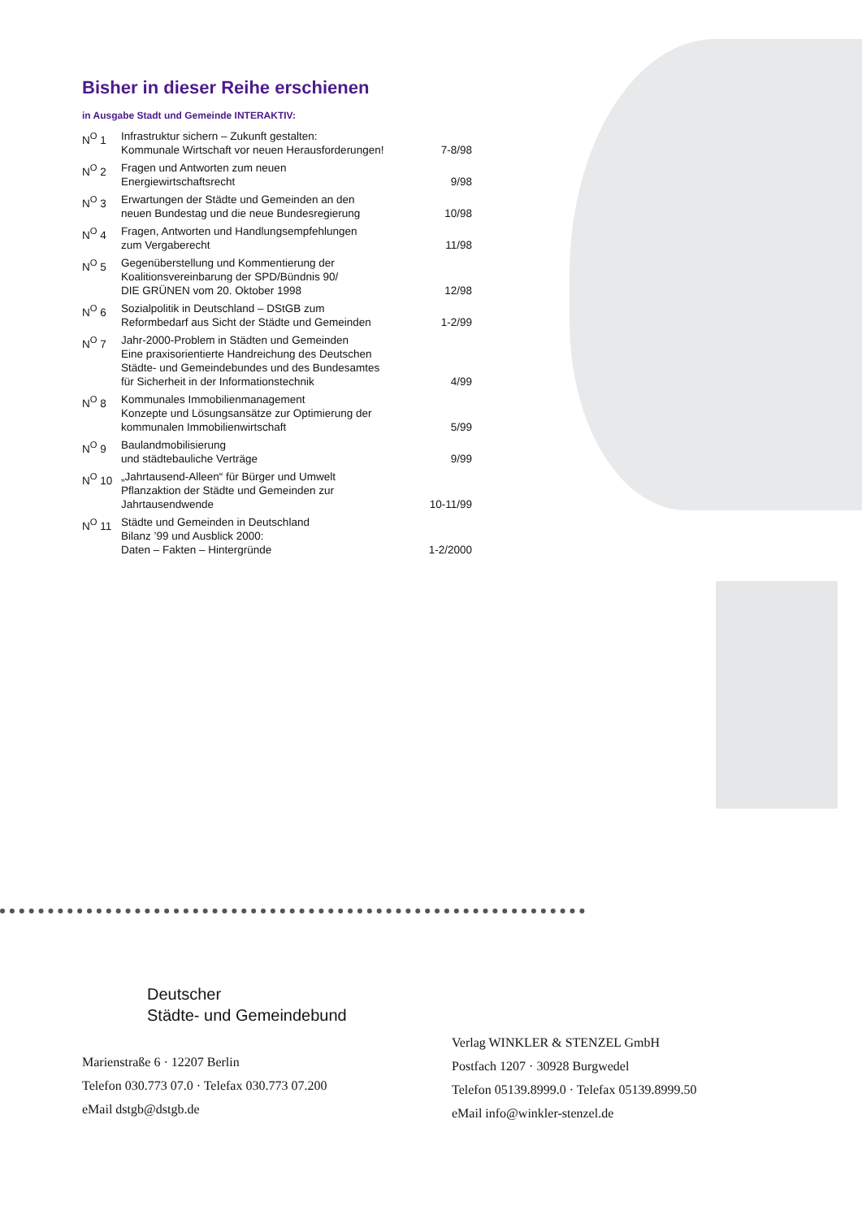Bisher in dieser Reihe erschienen
in Ausgabe Stadt und Gemeinde INTERAKTIV:
| N<sup>O</sup> 1 | Infrastruktur sichern – Zukunft gestalten: Kommunale Wirtschaft vor neuen Herausforderungen! | 7-8/98 |
| N<sup>O</sup> 2 | Fragen und Antworten zum neuen Energiewirtschaftsrecht | 9/98 |
| N<sup>O</sup> 3 | Erwartungen der Städte und Gemeinden an den neuen Bundestag und die neue Bundesregierung | 10/98 |
| N<sup>O</sup> 4 | Fragen, Antworten und Handlungsempfehlungen zum Vergaberecht | 11/98 |
| N<sup>O</sup> 5 | Gegenüberstellung und Kommentierung der Koalitionsvereinbarung der SPD/Bündnis 90/ DIE GRÜNEN vom 20. Oktober 1998 | 12/98 |
| N<sup>O</sup> 6 | Sozialpolitik in Deutschland – DStGB zum Reformbedarf aus Sicht der Städte und Gemeinden | 1-2/99 |
| N<sup>O</sup> 7 | Jahr-2000-Problem in Städten und Gemeinden Eine praxisorientierte Handreichung des Deutschen Städte- und Gemeindebundes und des Bundesamtes für Sicherheit in der Informationstechnik | 4/99 |
| N<sup>O</sup> 8 | Kommunales Immobilienmanagement Konzepte und Lösungsansätze zur Optimierung der kommunalen Immobilienwirtschaft | 5/99 |
| N<sup>O</sup> 9 | Baulandmobilisierung und städtebauliche Verträge | 9/99 |
| N<sup>O</sup> 10 | „Jahrtausend-Alleen“ für Bürger und Umwelt Pflanzaktion der Städte und Gemeinden zur Jahrtausendwende | 10-11/99 |
| N<sup>O</sup> 11 | Städte und Gemeinden in Deutschland Bilanz ’99 und Ausblick 2000: Daten – Fakten – Hintergründe | 1-2/2000 |
Deutscher
Städte- und Gemeindebund
Marienstraße 6 · 12207 Berlin
Telefon 030.773 07.0 · Telefax 030.773 07.200
eMail dstgb@dstgb.de
Verlag WINKLER & STENZEL GmbH
Postfach 1207 · 30928 Burgwedel
Telefon 05139.8999.0 · Telefax 05139.8999.50
eMail info@winkler-stenzel.de